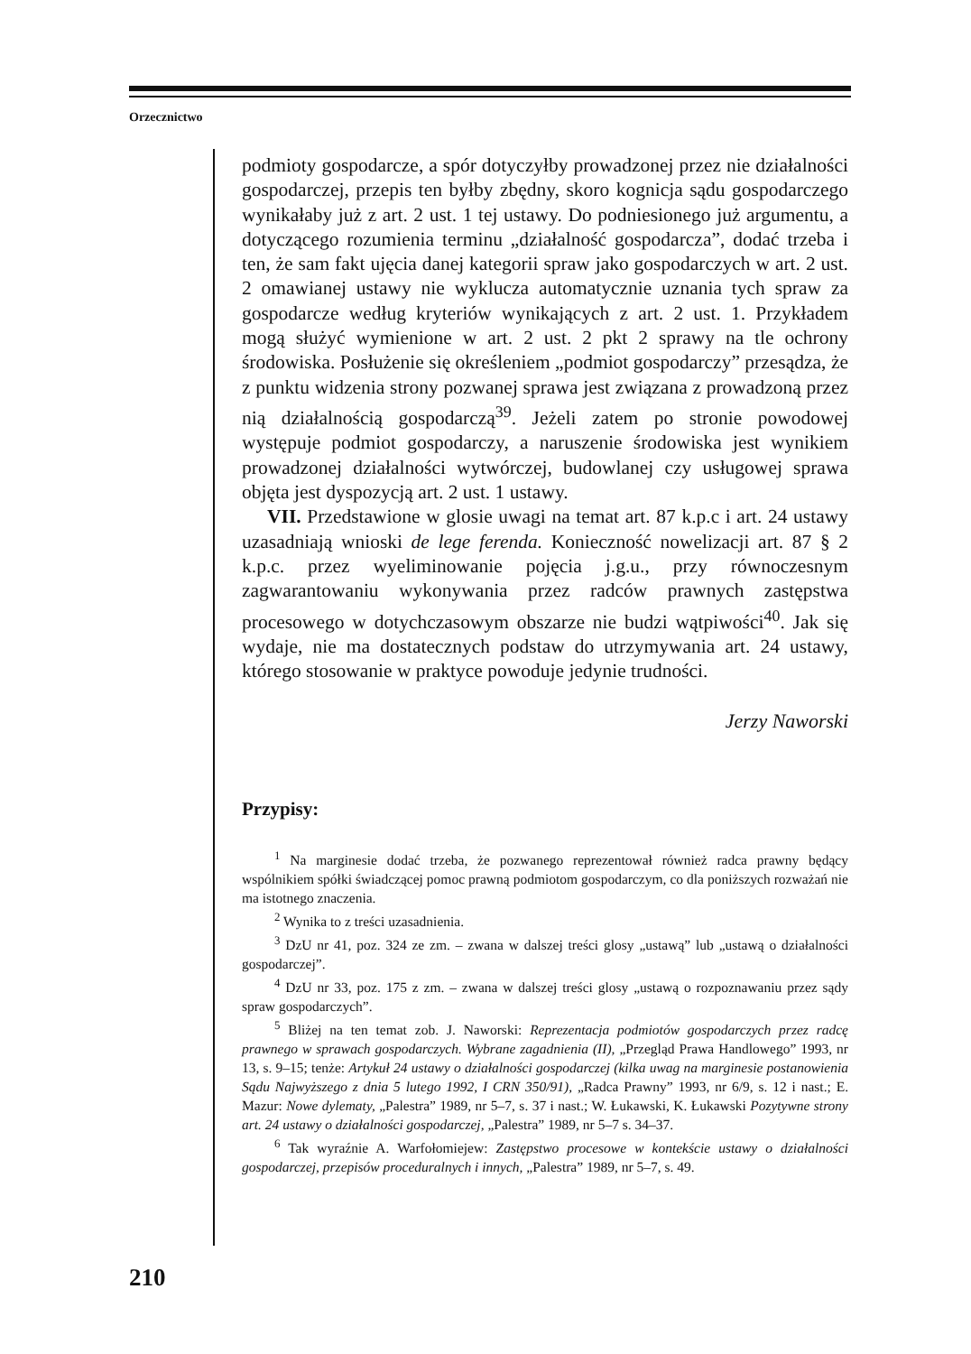Orzecznictwo
podmioty gospodarcze, a spór dotyczyłby prowadzonej przez nie działalności gospodarczej, przepis ten byłby zbędny, skoro kognicja sądu gospodarczego wynikałaby już z art. 2 ust. 1 tej ustawy. Do podniesionego już argumentu, a dotyczącego rozumienia terminu „działalność gospodarcza”, dodać trzeba i ten, że sam fakt ujęcia danej kategorii spraw jako gospodarczych w art. 2 ust. 2 omawianej ustawy nie wyklucza automatycznie uznania tych spraw za gospodarcze według kryteriów wynikających z art. 2 ust. 1. Przykładem mogą służyć wymienione w art. 2 ust. 2 pkt 2 sprawy na tle ochrony środowiska. Posłużenie się określeniem „podmiot gospodarczy” przesądza, że z punktu widzenia strony pozwanej sprawa jest związana z prowadzoną przez nią działalnością gospodarczą<sup>39</sup>. Jeżeli zatem po stronie powodowej występuje podmiot gospodarczy, a naruszenie środowiska jest wynikiem prowadzonej działalności wytwórczej, budowlanej czy usługowej sprawa objęta jest dyspozycją art. 2 ust. 1 ustawy.
VII. Przedstawione w glosie uwagi na temat art. 87 k.p.c i art. 24 ustawy uzasadniają wnioski de lege ferenda. Konieczność nowelizacji art. 87 § 2 k.p.c. przez wyeliminowanie pojęcia j.g.u., przy równoczesnym zagwarantowaniu wykonywania przez radców prawnych zastępstwa procesowego w dotychczasowym obszarze nie budzi wątpiwości<sup>40</sup>. Jak się wydaje, nie ma dostatecznych podstaw do utrzymywania art. 24 ustawy, którego stosowanie w praktyce powoduje jedynie trudności.
Jerzy Naworski
Przypisy:
<sup>1</sup> Na marginesie dodać trzeba, że pozwanego reprezentował również radca prawny będący wspólnikiem spółki świadczącej pomoc prawną podmiotom gospodarczym, co dla poniższych rozważań nie ma istotnego znaczenia.
<sup>2</sup> Wynika to z treści uzasadnienia.
<sup>3</sup> DzU nr 41, poz. 324 ze zm. – zwana w dalszej treści glosy „ustawą” lub „ustawą o działalności gospodarczej”.
<sup>4</sup> DzU nr 33, poz. 175 z zm. – zwana w dalszej treści glosy „ustawą o rozpoznawaniu przez sądy spraw gospodarczych”.
<sup>5</sup> Bliżej na ten temat zob. J. Naworski: Reprezentacja podmiotów gospodarczych przez radcę prawnego w sprawach gospodarczych. Wybrane zagadnienia (II), „Przegląd Prawa Handlowego” 1993, nr 13, s. 9–15; tenże: Artykuł 24 ustawy o działalności gospodarczej (kilka uwag na marginesie postanowienia Sądu Najwyższego z dnia 5 lutego 1992, I CRN 350/91), „Radca Prawny” 1993, nr 6/9, s. 12 i nast.; E. Mazur: Nowe dylematy, „Palestra” 1989, nr 5–7, s. 37 i nast.; W. Łukawski, K. Łukawski Pozytywne strony art. 24 ustawy o działalności gospodarczej, „Palestra” 1989, nr 5–7 s. 34–37.
<sup>6</sup> Tak wyraźnie A. Warfołomiejew: Zastępstwo procesowe w kontekście ustawy o działalności gospodarczej, przepisów proceduralnych i innych, „Palestra” 1989, nr 5–7, s. 49.
210